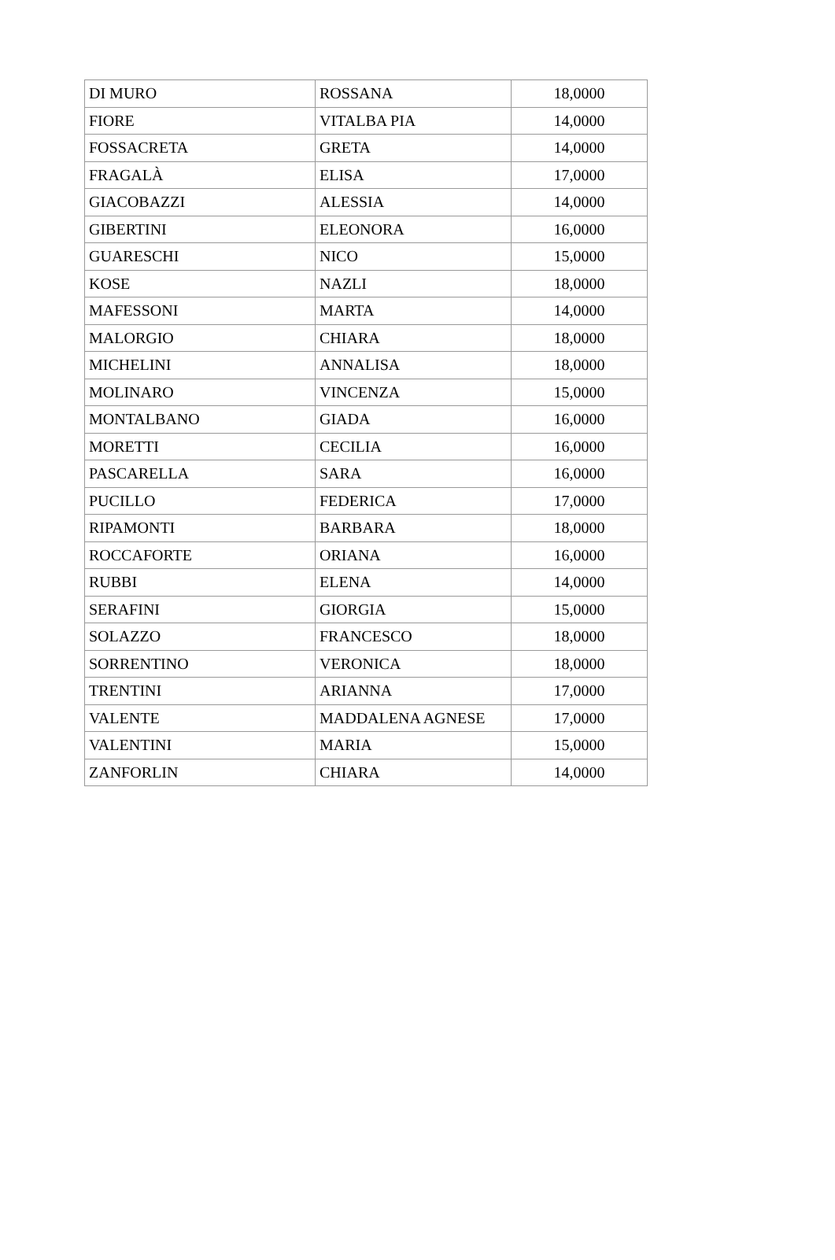| DI MURO | ROSSANA | 18,0000 |
| FIORE | VITALBA PIA | 14,0000 |
| FOSSACRETA | GRETA | 14,0000 |
| FRAGALÀ | ELISA | 17,0000 |
| GIACOBAZZI | ALESSIA | 14,0000 |
| GIBERTINI | ELEONORA | 16,0000 |
| GUARESCHI | NICO | 15,0000 |
| KOSE | NAZLI | 18,0000 |
| MAFESSONI | MARTA | 14,0000 |
| MALORGIO | CHIARA | 18,0000 |
| MICHELINI | ANNALISA | 18,0000 |
| MOLINARO | VINCENZA | 15,0000 |
| MONTALBANO | GIADA | 16,0000 |
| MORETTI | CECILIA | 16,0000 |
| PASCARELLA | SARA | 16,0000 |
| PUCILLO | FEDERICA | 17,0000 |
| RIPAMONTI | BARBARA | 18,0000 |
| ROCCAFORTE | ORIANA | 16,0000 |
| RUBBI | ELENA | 14,0000 |
| SERAFINI | GIORGIA | 15,0000 |
| SOLAZZO | FRANCESCO | 18,0000 |
| SORRENTINO | VERONICA | 18,0000 |
| TRENTINI | ARIANNA | 17,0000 |
| VALENTE | MADDALENA AGNESE | 17,0000 |
| VALENTINI | MARIA | 15,0000 |
| ZANFORLIN | CHIARA | 14,0000 |